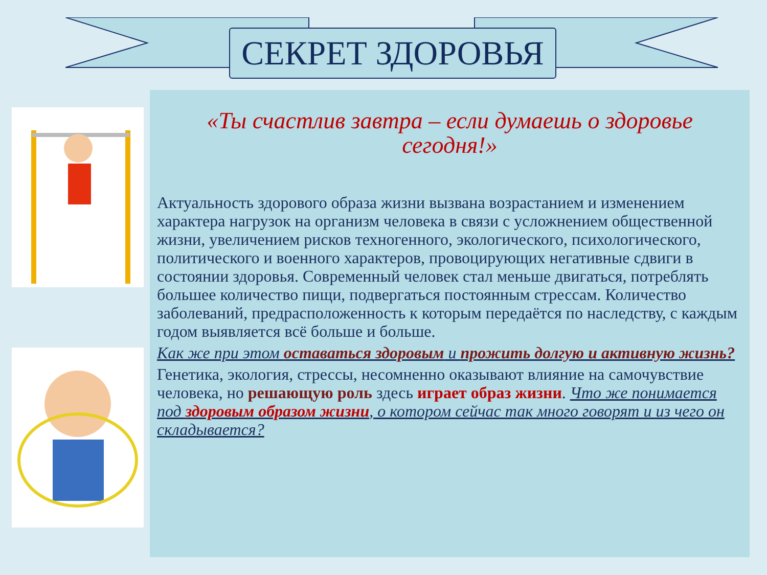СЕКРЕТ ЗДОРОВЬЯ
«Ты счастлив завтра – если думаешь о здоровье сегодня!»
Актуальность здорового образа жизни вызвана возрастанием и изменением характера нагрузок на организм человека в связи с усложнением общественной жизни, увеличением рисков техногенного, экологического, психологического, политического и военного характеров, провоцирующих негативные сдвиги в состоянии здоровья. Современный человек стал меньше двигаться, потреблять большее количество пищи, подвергаться постоянным стрессам. Количество заболеваний, предрасположенность к которым передаётся по наследству, с каждым годом выявляется всё больше и больше.
Как же при этом оставаться здоровым и прожить долгую и активную жизнь?
Генетика, экология, стрессы, несомненно оказывают влияние на самочувствие человека, но решающую роль здесь играет образ жизни. Что же понимается под здоровым образом жизни, о котором сейчас так много говорят и из чего он складывается?